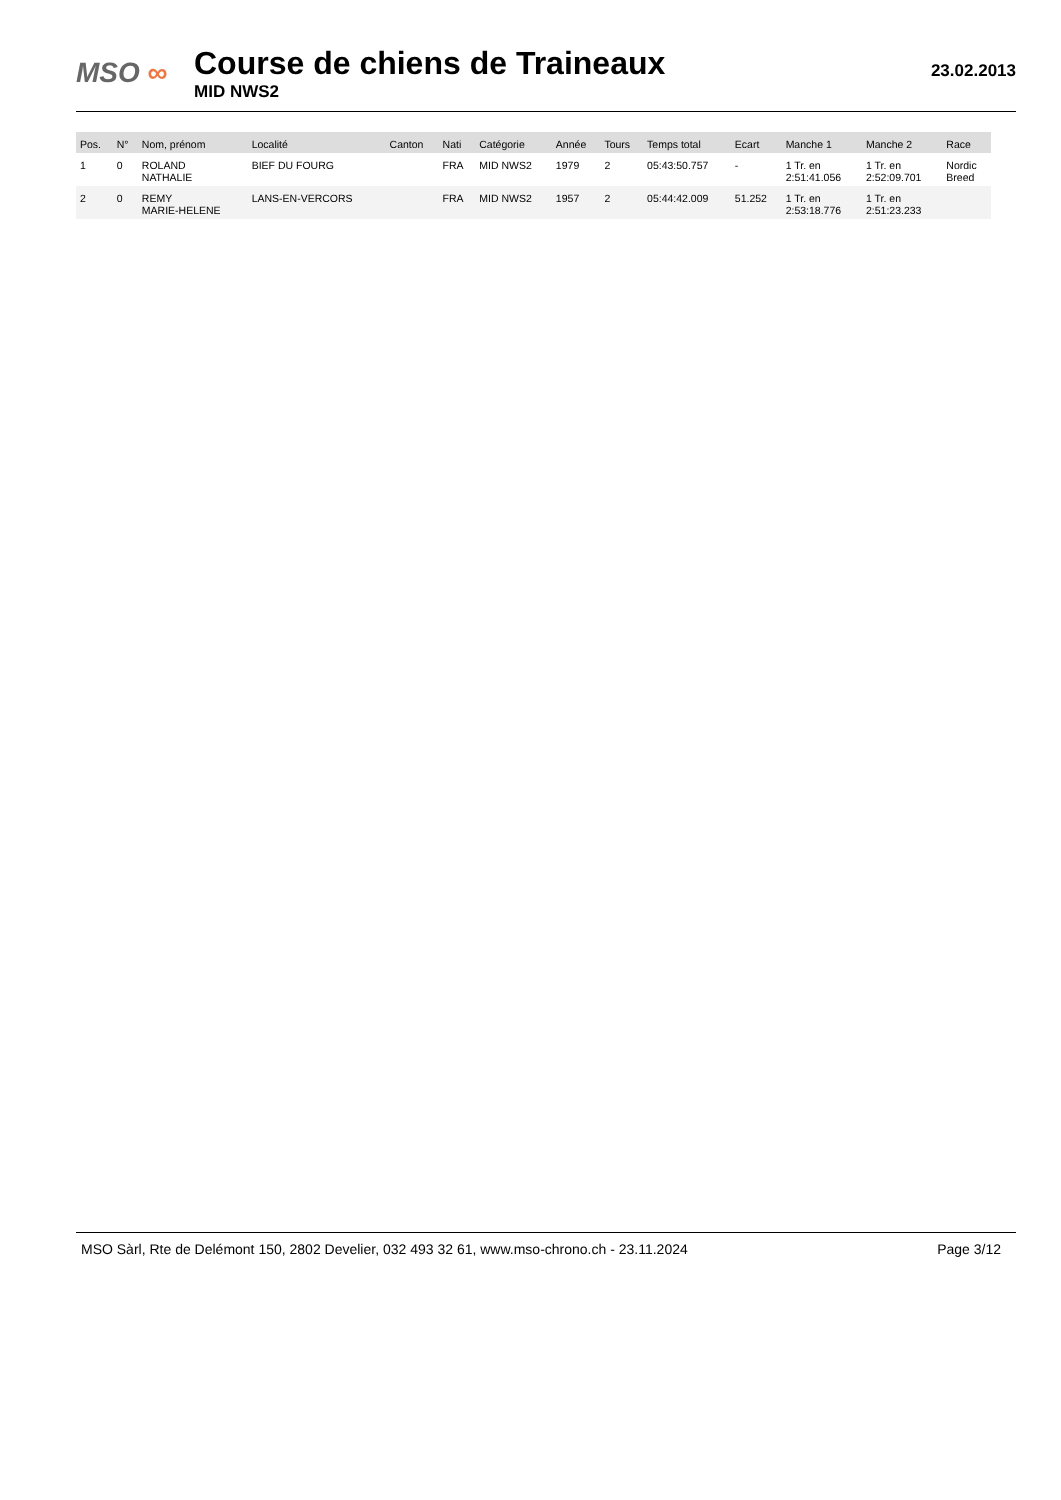MSO ∞
Course de chiens de Traineaux
MID NWS2
23.02.2013
| Pos. | N° | Nom, prénom | Localité | Canton | Nati | Catégorie | Année | Tours | Temps total | Ecart | Manche 1 | Manche 2 | Race |
| --- | --- | --- | --- | --- | --- | --- | --- | --- | --- | --- | --- | --- | --- |
| 1 | 0 | ROLAND NATHALIE | BIEF DU FOURG | | FRA | MID NWS2 | 1979 | 2 | 05:43:50.757 | - | 1 Tr. en 2:51:41.056 | 1 Tr. en 2:52:09.701 | Nordic Breed |
| 2 | 0 | REMY MARIE-HELENE | LANS-EN-VERCORS | | FRA | MID NWS2 | 1957 | 2 | 05:44:42.009 | 51.252 | 1 Tr. en 2:53:18.776 | 1 Tr. en 2:51:23.233 | |
MSO Sàrl, Rte de Delémont 150, 2802 Develier, 032 493 32 61, www.mso-chrono.ch - 23.11.2024
Page 3/12